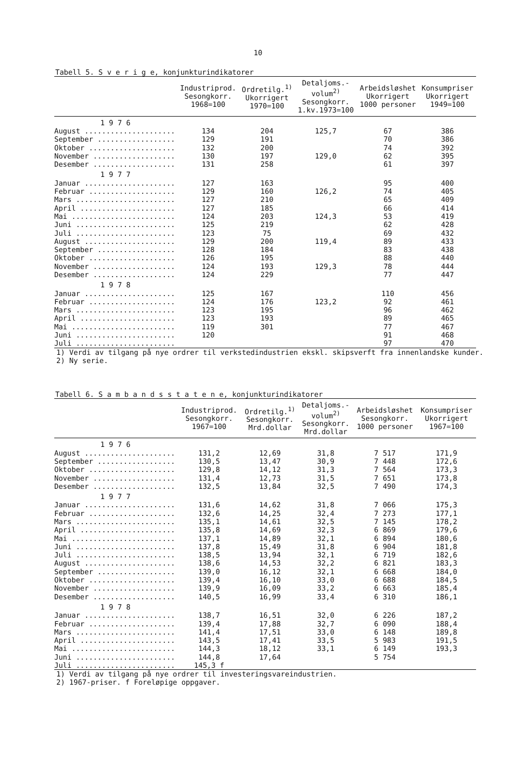10
Tabell 5. S v e r i g e, konjunkturindikatorer
| | Industriprod. Sesongkorr. 1968=100 | Ordretilg.<sup>1)</sup> Ukorrigert 1970=100 | Detaljoms.- volum<sup>2)</sup> Sesongkorr. 1.kv.1973=100 | Arbeidsløshet Ukorrigert 1000 personer | Konsumpriser Ukorrigert 1949=100 |
| --- | --- | --- | --- | --- | --- |
| 1 9 7 6 | | | | | |
| August ..................... | 134 | 204 | 125,7 | 67 | 386 |
| September .................. | 129 | 191 | | 70 | 386 |
| Oktober .................... | 132 | 200 | | 74 | 392 |
| November ................... | 130 | 197 | 129,0 | 62 | 395 |
| Desember ................... | 131 | 258 | | 61 | 397 |
| 1 9 7 7 | | | | | |
| Januar ..................... | 127 | 163 | | 95 | 400 |
| Februar .................... | 129 | 160 | 126,2 | 74 | 405 |
| Mars ....................... | 127 | 210 | | 65 | 409 |
| April ...................... | 127 | 185 | | 66 | 414 |
| Mai ........................ | 124 | 203 | 124,3 | 53 | 419 |
| Juni ....................... | 125 | 219 | | 62 | 428 |
| Juli ....................... | 123 | 75 | | 69 | 432 |
| August ..................... | 129 | 200 | 119,4 | 89 | 433 |
| September .................. | 128 | 184 | | 83 | 438 |
| Oktober .................... | 126 | 195 | | 88 | 440 |
| November ................... | 124 | 193 | 129,3 | 78 | 444 |
| Desember ................... | 124 | 229 | | 77 | 447 |
| 1 9 7 8 | | | | | |
| Januar ..................... | 125 | 167 | | 110 | 456 |
| Februar .................... | 124 | 176 | 123,2 | 92 | 461 |
| Mars ....................... | 123 | 195 | | 96 | 462 |
| April ...................... | 123 | 193 | | 89 | 465 |
| Mai ........................ | 119 | 301 | | 77 | 467 |
| Juni ....................... | 120 | | | 91 | 468 |
| Juli ....................... | | | | 97 | 470 |
1) Verdi av tilgang på nye ordrer til verkstedindustrien ekskl. skipsverft fra innenlandske kunder.
2) Ny serie.
Tabell 6. S a m b a n d s s t a t e n e, konjunkturindikatorer
| | Industriprod. Sesongkorr. 1967=100 | Ordretilg.<sup>1)</sup> Sesongkorr. Mrd.dollar | Detaljoms.- volum<sup>2)</sup> Sesongkorr. Mrd.dollar | Arbeidsløshet Sesongkorr. 1000 personer | Konsumpriser Ukorrigert 1967=100 |
| --- | --- | --- | --- | --- | --- |
| 1 9 7 6 | | | | | |
| August ..................... | 131,2 | 12,69 | 31,8 | 7 517 | 171,9 |
| September .................. | 130,5 | 13,47 | 30,9 | 7 448 | 172,6 |
| Oktober .................... | 129,8 | 14,12 | 31,3 | 7 564 | 173,3 |
| November ................... | 131,4 | 12,73 | 31,5 | 7 651 | 173,8 |
| Desember ................... | 132,5 | 13,84 | 32,5 | 7 490 | 174,3 |
| 1 9 7 7 | | | | | |
| Januar ..................... | 131,6 | 14,62 | 31,8 | 7 066 | 175,3 |
| Februar .................... | 132,6 | 14,25 | 32,4 | 7 273 | 177,1 |
| Mars ....................... | 135,1 | 14,61 | 32,5 | 7 145 | 178,2 |
| April ...................... | 135,8 | 14,69 | 32,3 | 6 869 | 179,6 |
| Mai ........................ | 137,1 | 14,89 | 32,1 | 6 894 | 180,6 |
| Juni ....................... | 137,8 | 15,49 | 31,8 | 6 904 | 181,8 |
| Juli ....................... | 138,5 | 13,94 | 32,1 | 6 719 | 182,6 |
| August ..................... | 138,6 | 14,53 | 32,2 | 6 821 | 183,3 |
| September .................. | 139,0 | 16,12 | 32,1 | 6 668 | 184,0 |
| Oktober .................... | 139,4 | 16,10 | 33,0 | 6 688 | 184,5 |
| November ................... | 139,9 | 16,09 | 33,2 | 6 663 | 185,4 |
| Desember ................... | 140,5 | 16,99 | 33,4 | 6 310 | 186,1 |
| 1 9 7 8 | | | | | |
| Januar ..................... | 138,7 | 16,51 | 32,0 | 6 226 | 187,2 |
| Februar .................... | 139,4 | 17,88 | 32,7 | 6 090 | 188,4 |
| Mars ....................... | 141,4 | 17,51 | 33,0 | 6 148 | 189,8 |
| April ...................... | 143,5 | 17,41 | 33,5 | 5 983 | 191,5 |
| Mai ........................ | 144,3 | 18,12 | 33,1 | 6 149 | 193,3 |
| Juni ....................... | 144,8 | 17,64 | | 5 754 | |
| Juli ....................... | 145,3 f | | | | |
1) Verdi av tilgang på nye ordrer til investeringsvareindustrien.
2) 1967-priser. f Foreløpige oppgaver.